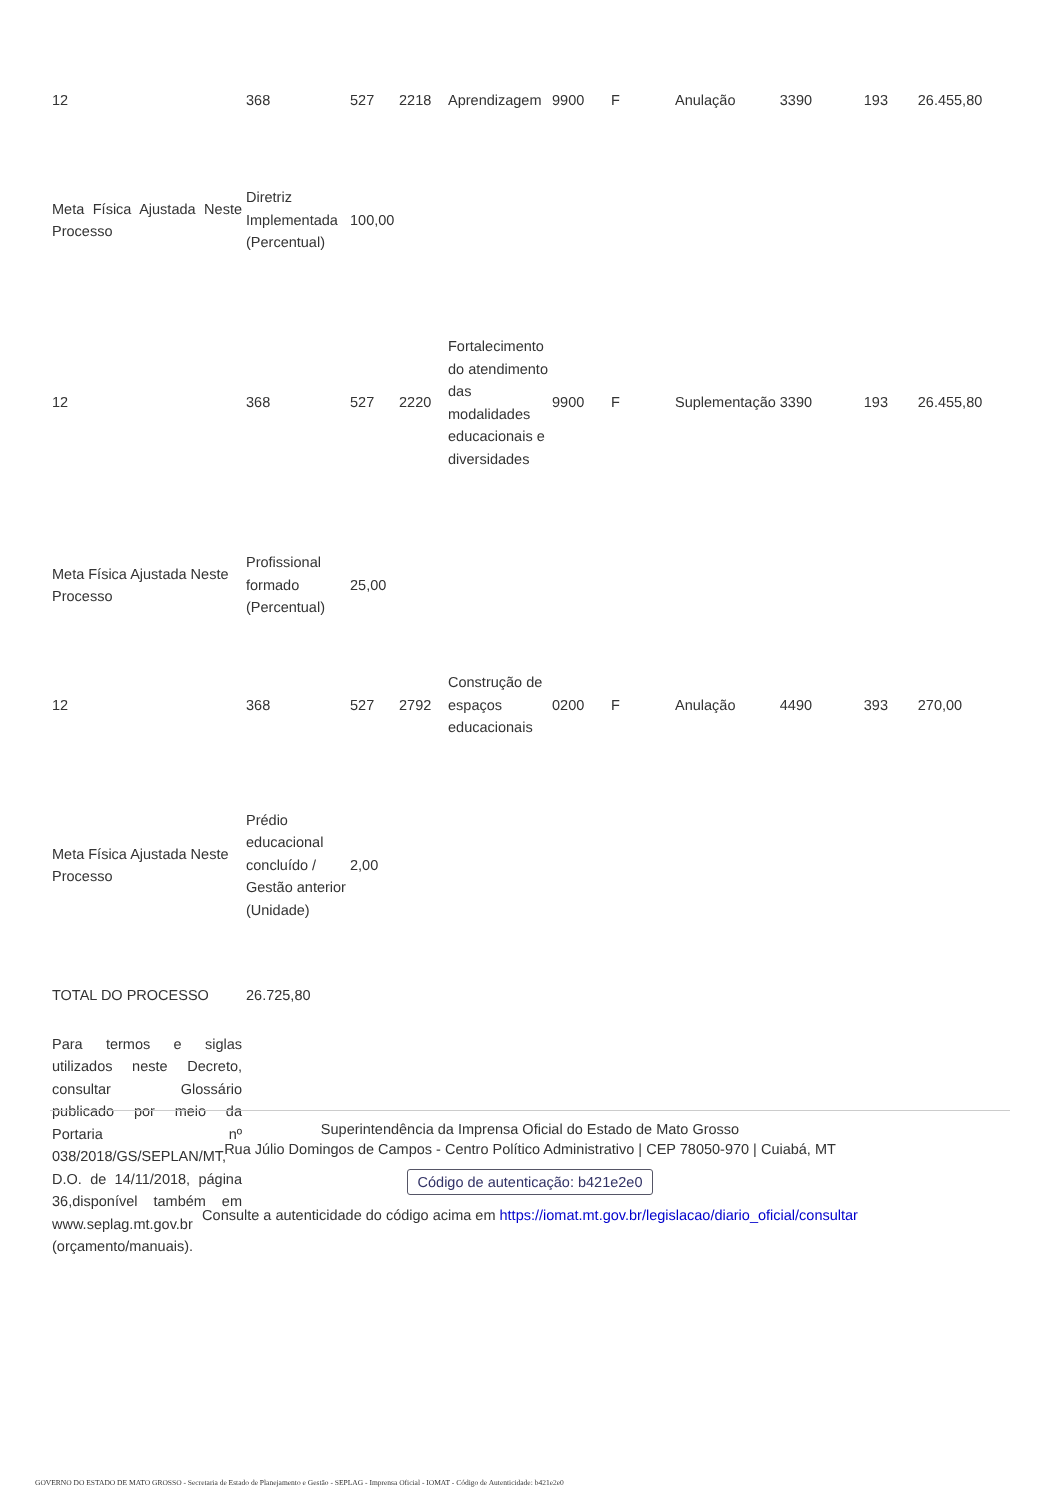| 12 | 368 | 527 | 2218 | Aprendizagem | 9900 | F | Anulação | 3390 | 193 | 26.455,80 |
| Meta Física Ajustada Neste Processo | Diretriz Implementada (Percentual) | 100,00 | | | | | | | | |
| 12 | 368 | 527 | 2220 | Fortalecimento do atendimento das modalidades educacionais e diversidades | 9900 | F | Suplementação | 3390 | 193 | 26.455,80 |
| Meta Física Ajustada Neste Processo | Profissional formado (Percentual) | 25,00 | | | | | | | | |
| 12 | 368 | 527 | 2792 | Construção de espaços educacionais | 0200 | F | Anulação | 4490 | 393 | 270,00 |
| Meta Física Ajustada Neste Processo | Prédio educacional concluído / Gestão anterior (Unidade) | 2,00 | | | | | | | | |
| TOTAL DO PROCESSO | 26.725,80 | | | | | | | | | |
| Para termos e siglas utilizados neste Decreto, consultar Glossário publicado por meio da Portaria nº 038/2018/GS/SEPLAN/MT, D.O. de 14/11/2018, página 36,disponível também em www.seplag.mt.gov.br (orçamento/manuais). | | | | | | | | | | |
Superintendência da Imprensa Oficial do Estado de Mato Grosso
Rua Júlio Domingos de Campos - Centro Político Administrativo | CEP 78050-970 | Cuiabá, MT
Código de autenticação: b421e2e0
Consulte a autenticidade do código acima em https://iomat.mt.gov.br/legislacao/diario_oficial/consultar
GOVERNO DO ESTADO DE MATO GROSSO - Secretaria de Estado de Planejamento e Gestão - SEPLAG - Imprensa Oficial - IOMAT - Código de Autenticidade: b421e2e0